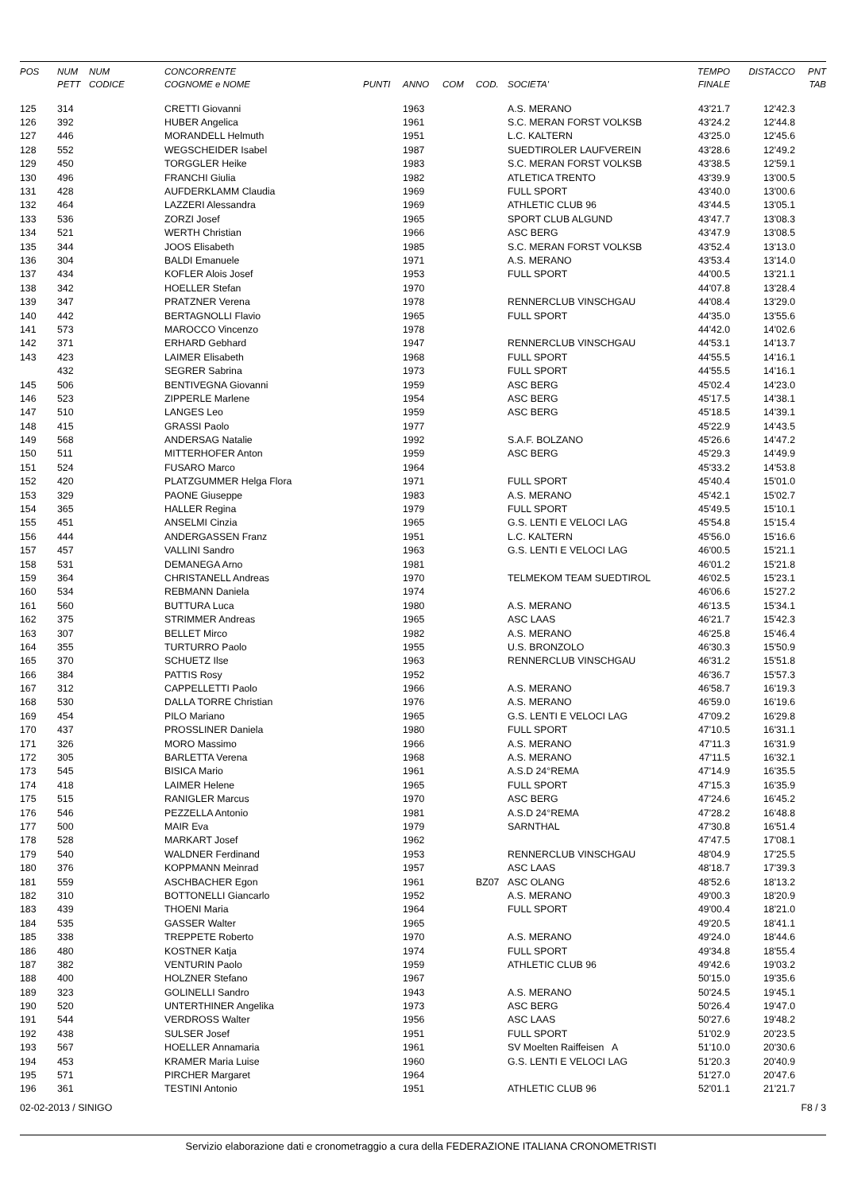| POS | NUM PETT | NUM CODICE | CONCORRENTE COGNOME e NOME | PUNTI | ANNO | COM | COD. | SOCIETA' | TEMPO FINALE | DISTACCO | PNT TAB |
| --- | --- | --- | --- | --- | --- | --- | --- | --- | --- | --- | --- |
| 125 | 314 | | CRETTI Giovanni | | 1963 | | | A.S. MERANO | 43'21.7 | 12'42.3 | |
| 126 | 392 | | HUBER Angelica | | 1961 | | | S.C. MERAN FORST VOLKSB | 43'24.2 | 12'44.8 | |
| 127 | 446 | | MORANDELL Helmuth | | 1951 | | | L.C. KALTERN | 43'25.0 | 12'45.6 | |
| 128 | 552 | | WEGSCHEIDER Isabel | | 1987 | | | SUEDTIROLER LAUFVEREIN | 43'28.6 | 12'49.2 | |
| 129 | 450 | | TORGGLER Heike | | 1983 | | | S.C. MERAN FORST VOLKSB | 43'38.5 | 12'59.1 | |
| 130 | 496 | | FRANCHI Giulia | | 1982 | | | ATLETICA TRENTO | 43'39.9 | 13'00.5 | |
| 131 | 428 | | AUFDERKLAMM Claudia | | 1969 | | | FULL SPORT | 43'40.0 | 13'00.6 | |
| 132 | 464 | | LAZZERI Alessandra | | 1969 | | | ATHLETIC CLUB 96 | 43'44.5 | 13'05.1 | |
| 133 | 536 | | ZORZI Josef | | 1965 | | | SPORT CLUB ALGUND | 43'47.7 | 13'08.3 | |
| 134 | 521 | | WERTH Christian | | 1966 | | | ASC BERG | 43'47.9 | 13'08.5 | |
| 135 | 344 | | JOOS Elisabeth | | 1985 | | | S.C. MERAN FORST VOLKSB | 43'52.4 | 13'13.0 | |
| 136 | 304 | | BALDI Emanuele | | 1971 | | | A.S. MERANO | 43'53.4 | 13'14.0 | |
| 137 | 434 | | KOFLER Alois Josef | | 1953 | | | FULL SPORT | 44'00.5 | 13'21.1 | |
| 138 | 342 | | HOELLER Stefan | | 1970 | | | | 44'07.8 | 13'28.4 | |
| 139 | 347 | | PRATZNER Verena | | 1978 | | | RENNERCLUB VINSCHGAU | 44'08.4 | 13'29.0 | |
| 140 | 442 | | BERTAGNOLLI Flavio | | 1965 | | | FULL SPORT | 44'35.0 | 13'55.6 | |
| 141 | 573 | | MAROCCO Vincenzo | | 1978 | | | | 44'42.0 | 14'02.6 | |
| 142 | 371 | | ERHARD Gebhard | | 1947 | | | RENNERCLUB VINSCHGAU | 44'53.1 | 14'13.7 | |
| 143 | 423 | | LAIMER Elisabeth | | 1968 | | | FULL SPORT | 44'55.5 | 14'16.1 | |
| | 432 | | SEGRER Sabrina | | 1973 | | | FULL SPORT | 44'55.5 | 14'16.1 | |
| 145 | 506 | | BENTIVEGNA Giovanni | | 1959 | | | ASC BERG | 45'02.4 | 14'23.0 | |
| 146 | 523 | | ZIPPERLE Marlene | | 1954 | | | ASC BERG | 45'17.5 | 14'38.1 | |
| 147 | 510 | | LANGES Leo | | 1959 | | | ASC BERG | 45'18.5 | 14'39.1 | |
| 148 | 415 | | GRASSI Paolo | | 1977 | | | | 45'22.9 | 14'43.5 | |
| 149 | 568 | | ANDERSAG Natalie | | 1992 | | | S.A.F. BOLZANO | 45'26.6 | 14'47.2 | |
| 150 | 511 | | MITTERHOFER Anton | | 1959 | | | ASC BERG | 45'29.3 | 14'49.9 | |
| 151 | 524 | | FUSARO Marco | | 1964 | | | | 45'33.2 | 14'53.8 | |
| 152 | 420 | | PLATZGUMMER Helga Flora | | 1971 | | | FULL SPORT | 45'40.4 | 15'01.0 | |
| 153 | 329 | | PAONE Giuseppe | | 1983 | | | A.S. MERANO | 45'42.1 | 15'02.7 | |
| 154 | 365 | | HALLER Regina | | 1979 | | | FULL SPORT | 45'49.5 | 15'10.1 | |
| 155 | 451 | | ANSELMI Cinzia | | 1965 | | | G.S. LENTI E VELOCI LAG | 45'54.8 | 15'15.4 | |
| 156 | 444 | | ANDERGASSEN Franz | | 1951 | | | L.C. KALTERN | 45'56.0 | 15'16.6 | |
| 157 | 457 | | VALLINI Sandro | | 1963 | | | G.S. LENTI E VELOCI LAG | 46'00.5 | 15'21.1 | |
| 158 | 531 | | DEMANEGA Arno | | 1981 | | | | 46'01.2 | 15'21.8 | |
| 159 | 364 | | CHRISTANELL Andreas | | 1970 | | | TELMEKOM TEAM SUEDTIROL | 46'02.5 | 15'23.1 | |
| 160 | 534 | | REBMANN Daniela | | 1974 | | | | 46'06.6 | 15'27.2 | |
| 161 | 560 | | BUTTURA Luca | | 1980 | | | A.S. MERANO | 46'13.5 | 15'34.1 | |
| 162 | 375 | | STRIMMER Andreas | | 1965 | | | ASC LAAS | 46'21.7 | 15'42.3 | |
| 163 | 307 | | BELLET Mirco | | 1982 | | | A.S. MERANO | 46'25.8 | 15'46.4 | |
| 164 | 355 | | TURTURRO Paolo | | 1955 | | | U.S. BRONZOLO | 46'30.3 | 15'50.9 | |
| 165 | 370 | | SCHUETZ Ilse | | 1963 | | | RENNERCLUB VINSCHGAU | 46'31.2 | 15'51.8 | |
| 166 | 384 | | PATTIS Rosy | | 1952 | | | | 46'36.7 | 15'57.3 | |
| 167 | 312 | | CAPPELLETTI Paolo | | 1966 | | | A.S. MERANO | 46'58.7 | 16'19.3 | |
| 168 | 530 | | DALLA TORRE Christian | | 1976 | | | A.S. MERANO | 46'59.0 | 16'19.6 | |
| 169 | 454 | | PILO Mariano | | 1965 | | | G.S. LENTI E VELOCI LAG | 47'09.2 | 16'29.8 | |
| 170 | 437 | | PROSSLINER Daniela | | 1980 | | | FULL SPORT | 47'10.5 | 16'31.1 | |
| 171 | 326 | | MORO Massimo | | 1966 | | | A.S. MERANO | 47'11.3 | 16'31.9 | |
| 172 | 305 | | BARLETTA Verena | | 1968 | | | A.S. MERANO | 47'11.5 | 16'32.1 | |
| 173 | 545 | | BISICA Mario | | 1961 | | | A.S.D 24°REMA | 47'14.9 | 16'35.5 | |
| 174 | 418 | | LAIMER Helene | | 1965 | | | FULL SPORT | 47'15.3 | 16'35.9 | |
| 175 | 515 | | RANIGLER Marcus | | 1970 | | | ASC BERG | 47'24.6 | 16'45.2 | |
| 176 | 546 | | PEZZELLA Antonio | | 1981 | | | A.S.D 24°REMA | 47'28.2 | 16'48.8 | |
| 177 | 500 | | MAIR Eva | | 1979 | | | SARNTHAL | 47'30.8 | 16'51.4 | |
| 178 | 528 | | MARKART Josef | | 1962 | | | | 47'47.5 | 17'08.1 | |
| 179 | 540 | | WALDNER Ferdinand | | 1953 | | | RENNERCLUB VINSCHGAU | 48'04.9 | 17'25.5 | |
| 180 | 376 | | KOPPMANN Meinrad | | 1957 | | | ASC LAAS | 48'18.7 | 17'39.3 | |
| 181 | 559 | | ASCHBACHER Egon | | 1961 | | BZ07 | ASC OLANG | 48'52.6 | 18'13.2 | |
| 182 | 310 | | BOTTONELLI Giancarlo | | 1952 | | | A.S. MERANO | 49'00.3 | 18'20.9 | |
| 183 | 439 | | THOENI Maria | | 1964 | | | FULL SPORT | 49'00.4 | 18'21.0 | |
| 184 | 535 | | GASSER Walter | | 1965 | | | | 49'20.5 | 18'41.1 | |
| 185 | 338 | | TREPPETE Roberto | | 1970 | | | A.S. MERANO | 49'24.0 | 18'44.6 | |
| 186 | 480 | | KOSTNER Katja | | 1974 | | | FULL SPORT | 49'34.8 | 18'55.4 | |
| 187 | 382 | | VENTURIN Paolo | | 1959 | | | ATHLETIC CLUB 96 | 49'42.6 | 19'03.2 | |
| 188 | 400 | | HOLZNER Stefano | | 1967 | | | | 50'15.0 | 19'35.6 | |
| 189 | 323 | | GOLINELLI Sandro | | 1943 | | | A.S. MERANO | 50'24.5 | 19'45.1 | |
| 190 | 520 | | UNTERTHINER Angelika | | 1973 | | | ASC BERG | 50'26.4 | 19'47.0 | |
| 191 | 544 | | VERDROSS Walter | | 1956 | | | ASC LAAS | 50'27.6 | 19'48.2 | |
| 192 | 438 | | SULSER Josef | | 1951 | | | FULL SPORT | 51'02.9 | 20'23.5 | |
| 193 | 567 | | HOELLER Annamaria | | 1961 | | | SV Moelten Raiffeisen A | 51'10.0 | 20'30.6 | |
| 194 | 453 | | KRAMER Maria Luise | | 1960 | | | G.S. LENTI E VELOCI LAG | 51'20.3 | 20'40.9 | |
| 195 | 571 | | PIRCHER Margaret | | 1964 | | | | 51'27.0 | 20'47.6 | |
| 196 | 361 | | TESTINI Antonio | | 1951 | | | ATHLETIC CLUB 96 | 52'01.1 | 21'21.7 | |
02-02-2013 / SINIGO F8 / 3
Servizio elaborazione dati e cronometraggio a cura della FEDERAZIONE ITALIANA CRONOMETRISTI